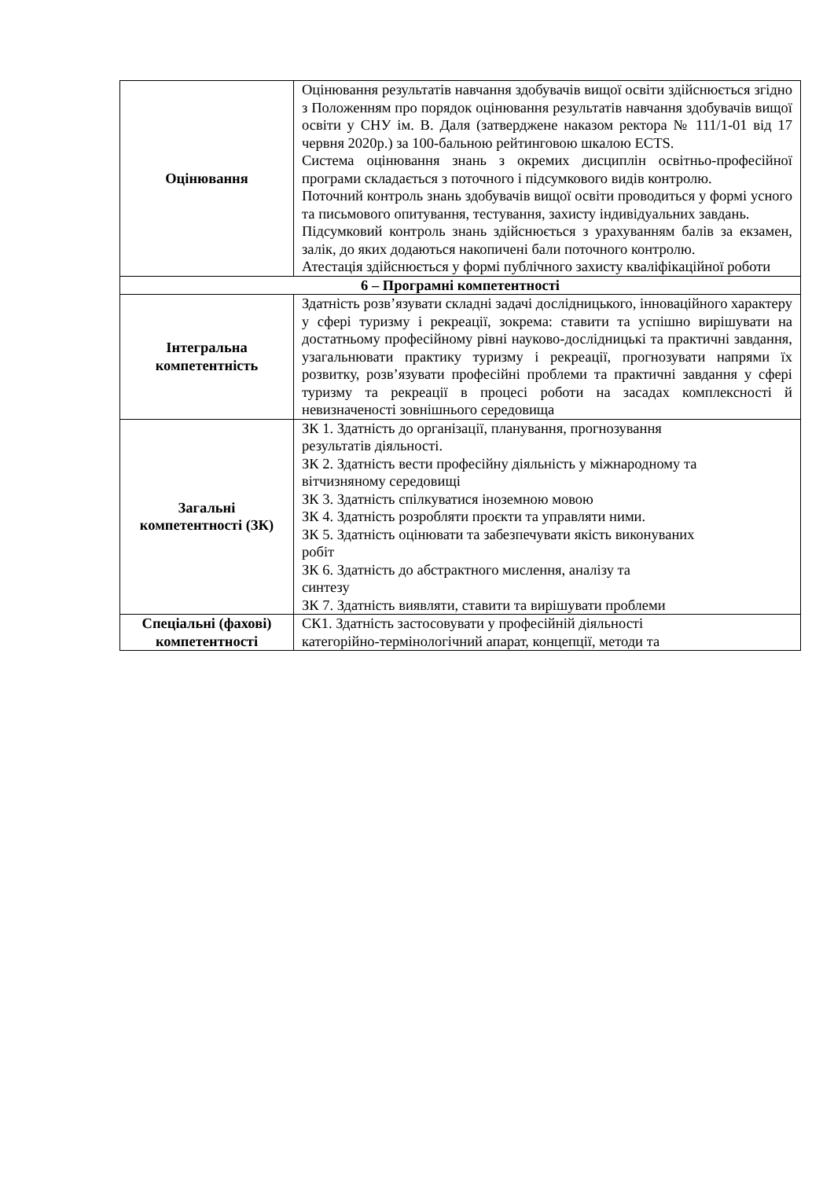| Оцінювання | Оцінювання результатів навчання здобувачів вищої освіти здійснюється згідно з Положенням про порядок оцінювання результатів навчання здобувачів вищої освіти у СНУ ім. В. Даля (затверджене наказом ректора № 111/1-01 від 17 червня 2020р.) за 100-бальною рейтинговою шкалою ECTS. Система оцінювання знань з окремих дисциплін освітньо-професійної програми складається з поточного і підсумкового видів контролю. Поточний контроль знань здобувачів вищої освіти проводиться у формі усного та письмового опитування, тестування, захисту індивідуальних завдань. Підсумковий контроль знань здійснюється з урахуванням балів за екзамен, залік, до яких додаються накопичені бали поточного контролю. Атестація здійснюється у формі публічного захисту кваліфікаційної роботи |
| 6 – Програмні компетентності | |
| Інтегральна компетентність | Здатність розв’язувати складні задачі дослідницького, інноваційного характеру у сфері туризму і рекреації, зокрема: ставити та успішно вирішувати на достатньому професійному рівні науково-дослідницькі та практичні завдання, узагальнювати практику туризму і рекреації, прогнозувати напрями їх розвитку, розв’язувати професійні проблеми та практичні завдання у сфері туризму та рекреації в процесі роботи на засадах комплексності й невизначеності зовнішнього середовища |
| Загальні компетентності (ЗК) | ЗК 1. Здатність до організації, планування, прогнозування результатів діяльності. ЗК 2. Здатність вести професійну діяльність у міжнародному та вітчизняному середовищі ЗК 3. Здатність спілкуватися іноземною мовою ЗК 4. Здатність розробляти проєкти та управляти ними. ЗК 5. Здатність оцінювати та забезпечувати якість виконуваних робіт ЗК 6. Здатність до абстрактного мислення, аналізу та синтезу ЗК 7. Здатність виявляти, ставити та вирішувати проблеми |
| Спеціальні (фахові) компетентності | СК1. Здатність застосовувати у професійній діяльності категорійно-термінологічний апарат, концепції, методи та |